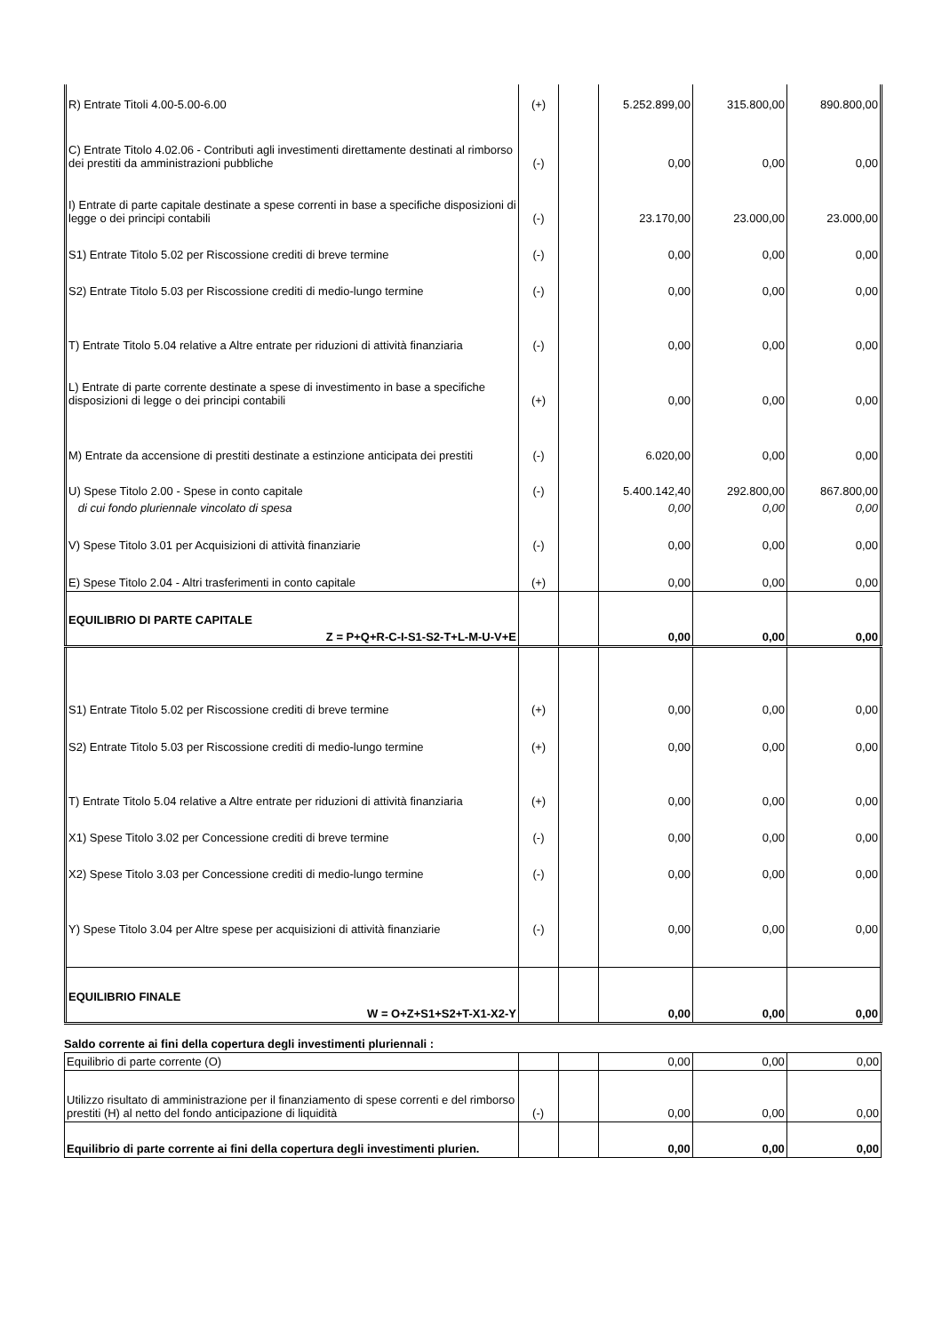| R) Entrate Titoli 4.00-5.00-6.00 | (+) | | 5.252.899,00 | 315.800,00 | 890.800,00 |
| C) Entrate Titolo 4.02.06 - Contributi agli investimenti direttamente destinati al rimborso dei prestiti da amministrazioni pubbliche | (-) | | 0,00 | 0,00 | 0,00 |
| I) Entrate di parte capitale destinate a spese correnti in base a specifiche disposizioni di legge o dei principi contabili | (-) | | 23.170,00 | 23.000,00 | 23.000,00 |
| S1) Entrate Titolo 5.02 per Riscossione crediti di breve termine | (-) | | 0,00 | 0,00 | 0,00 |
| S2) Entrate Titolo 5.03 per Riscossione crediti di medio-lungo termine | (-) | | 0,00 | 0,00 | 0,00 |
| T) Entrate Titolo 5.04 relative a Altre entrate per riduzioni di attività finanziaria | (-) | | 0,00 | 0,00 | 0,00 |
| L) Entrate di parte corrente destinate a spese di investimento in base a specifiche disposizioni di legge o dei principi contabili | (+) | | 0,00 | 0,00 | 0,00 |
| M) Entrate da accensione di prestiti destinate a estinzione anticipata dei prestiti | (-) | | 6.020,00 | 0,00 | 0,00 |
| U) Spese Titolo 2.00 - Spese in conto capitale | (-) | | 5.400.142,40 | 292.800,00 | 867.800,00 |
| di cui fondo pluriennale vincolato di spesa | | | 0,00 | 0,00 | 0,00 |
| V) Spese Titolo 3.01 per Acquisizioni di attività finanziarie | (-) | | 0,00 | 0,00 | 0,00 |
| E) Spese Titolo 2.04 - Altri trasferimenti in conto capitale | (+) | | 0,00 | 0,00 | 0,00 |
| EQUILIBRIO DI PARTE CAPITALE | | | | | |
| Z = P+Q+R-C-I-S1-S2-T+L-M-U-V+E | | | 0,00 | 0,00 | 0,00 |
| S1) Entrate Titolo 5.02 per Riscossione crediti di breve termine | (+) | | 0,00 | 0,00 | 0,00 |
| S2) Entrate Titolo 5.03 per Riscossione crediti di medio-lungo termine | (+) | | 0,00 | 0,00 | 0,00 |
| T) Entrate Titolo 5.04 relative a Altre entrate per riduzioni di attività finanziaria | (+) | | 0,00 | 0,00 | 0,00 |
| X1) Spese Titolo 3.02 per Concessione crediti di breve termine | (-) | | 0,00 | 0,00 | 0,00 |
| X2) Spese Titolo 3.03 per Concessione crediti di medio-lungo termine | (-) | | 0,00 | 0,00 | 0,00 |
| Y) Spese Titolo 3.04 per Altre spese per acquisizioni di attività finanziarie | (-) | | 0,00 | 0,00 | 0,00 |
| EQUILIBRIO FINALE | | | | | |
| W = O+Z+S1+S2+T-X1-X2-Y | | | 0,00 | 0,00 | 0,00 |
Saldo corrente ai fini della copertura degli investimenti pluriennali :
| Equilibrio di parte corrente (O) | | | 0,00 | 0,00 | 0,00 |
| Utilizzo risultato di amministrazione per il finanziamento di spese correnti e del rimborso prestiti (H) al netto del fondo anticipazione di liquidità | (-) | | 0,00 | 0,00 | 0,00 |
| Equilibrio di parte corrente ai fini della copertura degli investimenti plurien. | | | 0,00 | 0,00 | 0,00 |